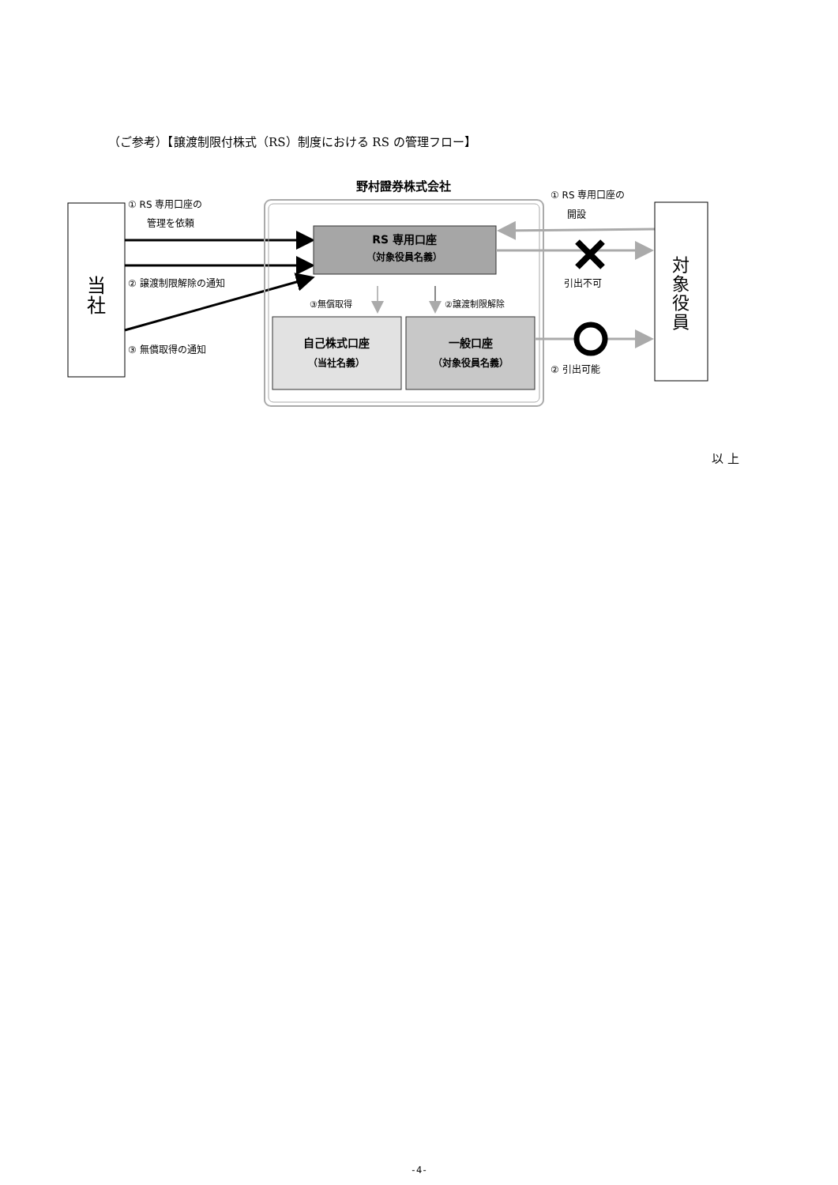（ご参考）【譲渡制限付株式（RS）制度における RS の管理フロー】
当
社
① RS 専用口座の
管理を依頼
② 譲渡制限解除の通知
③ 無償取得の通知
野村證券株式会社
RS 専用口座
（対象役員名義）
③無償取得
②譲渡制限解除
自己株式口座
（当社名義）
一般口座
（対象役員名義）
① RS 専用口座の
開設
引出不可
② 引出可能
対
象
役
員
以 上
-4-